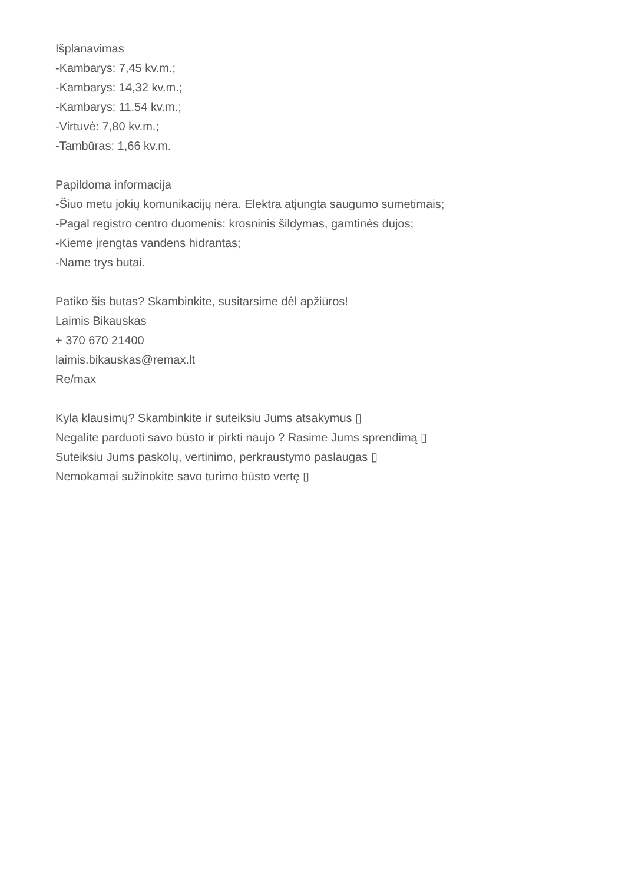Išplanavimas
-Kambarys: 7,45 kv.m.;
-Kambarys: 14,32 kv.m.;
-Kambarys: 11.54 kv.m.;
-Virtuvė: 7,80 kv.m.;
-Tambūras: 1,66 kv.m.
Papildoma informacija
-Šiuo metu jokių komunikacijų nėra. Elektra atjungta saugumo sumetimais;
-Pagal registro centro duomenis: krosninis šildymas, gamtinės dujos;
-Kieme įrengtas vandens hidrantas;
-Name trys butai.
Patiko šis butas? Skambinkite, susitarsime dėl apžiūros!
Laimis Bikauskas
+ 370 670 21400
laimis.bikauskas@remax.lt
Re/max
Kyla klausimų? Skambinkite ir suteiksiu Jums atsakymus ▯
Negalite parduoti savo būsto ir pirkti naujo ? Rasime Jums sprendimą ▯
Suteiksiu Jums paskolų, vertinimo, perkraustymo paslaugas ▯
Nemokamai sužinokite savo turimo būsto vertę ▯